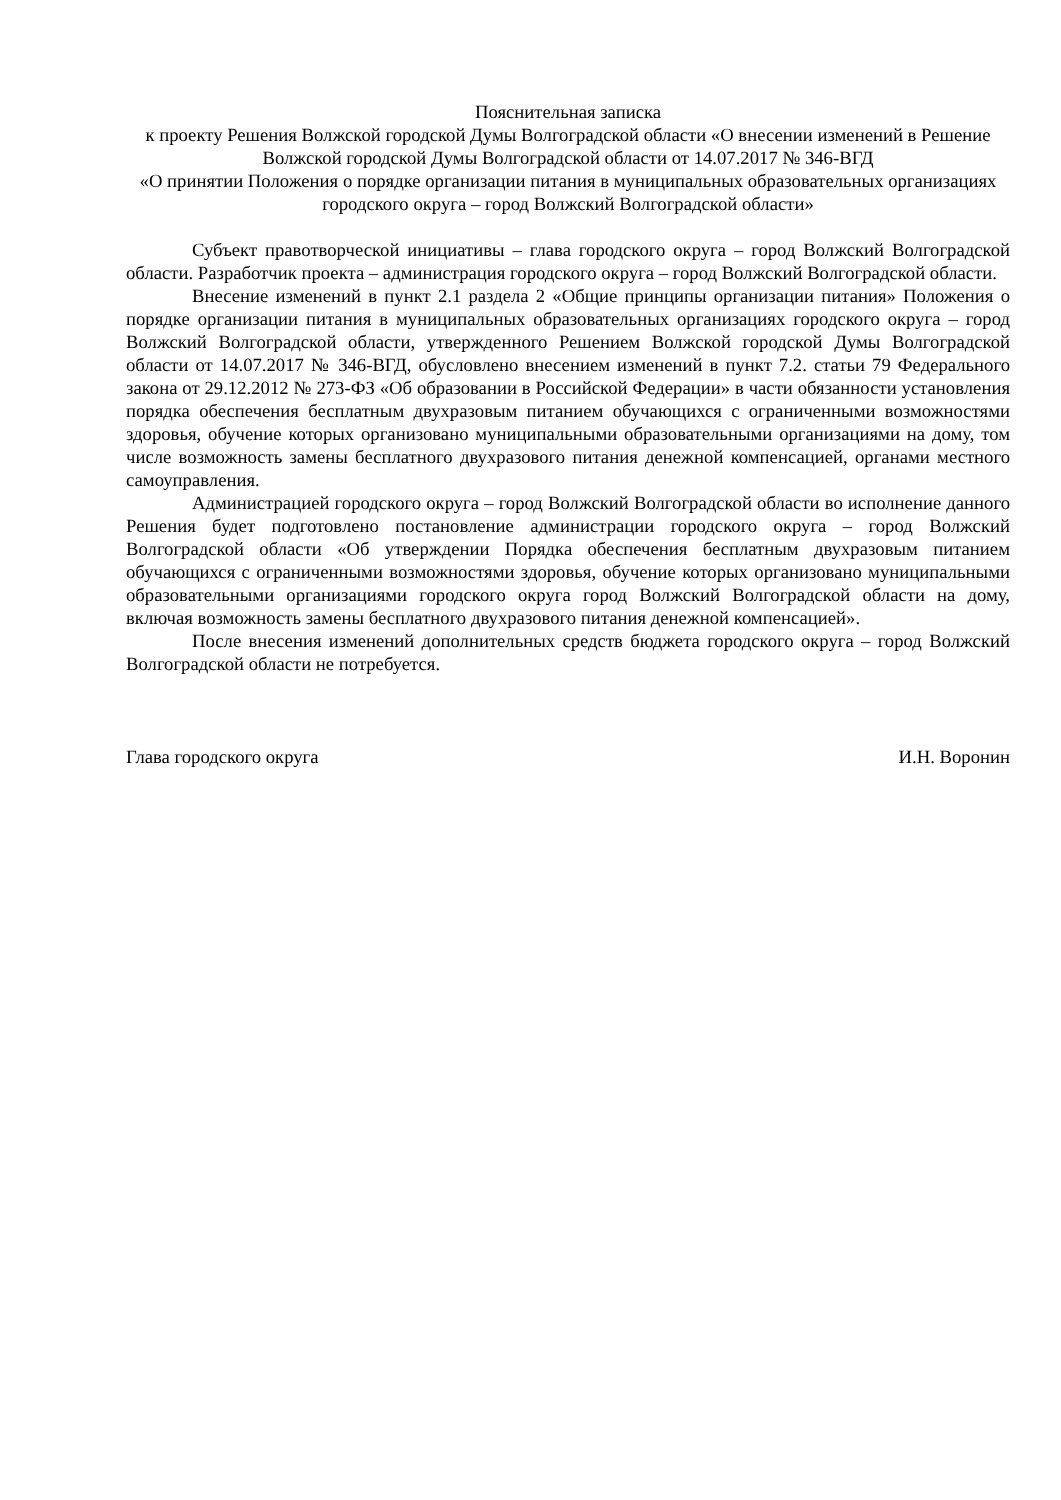Пояснительная записка
к проекту Решения Волжской городской Думы Волгоградской области «О внесении изменений в Решение Волжской городской Думы Волгоградской области от 14.07.2017 № 346-ВГД
«О принятии Положения о порядке организации питания в муниципальных образовательных организациях городского округа – город Волжский Волгоградской области»
Субъект правотворческой инициативы – глава городского округа – город Волжский Волгоградской области. Разработчик проекта – администрация городского округа – город Волжский Волгоградской области.
Внесение изменений в пункт 2.1 раздела 2 «Общие принципы организации питания» Положения о порядке организации питания в муниципальных образовательных организациях городского округа – город Волжский Волгоградской области, утвержденного Решением Волжской городской Думы Волгоградской области от 14.07.2017 № 346-ВГД, обусловлено внесением изменений в пункт 7.2. статьи 79 Федерального закона от 29.12.2012 № 273-ФЗ «Об образовании в Российской Федерации» в части обязанности установления порядка обеспечения бесплатным двухразовым питанием обучающихся с ограниченными возможностями здоровья, обучение которых организовано муниципальными образовательными организациями на дому, том числе возможность замены бесплатного двухразового питания денежной компенсацией, органами местного самоуправления.
Администрацией городского округа – город Волжский Волгоградской области во исполнение данного Решения будет подготовлено постановление администрации городского округа – город Волжский Волгоградской области «Об утверждении Порядка обеспечения бесплатным двухразовым питанием обучающихся с ограниченными возможностями здоровья, обучение которых организовано муниципальными образовательными организациями городского округа город Волжский Волгоградской области на дому, включая возможность замены бесплатного двухразового питания денежной компенсацией».
После внесения изменений дополнительных средств бюджета городского округа – город Волжский Волгоградской области не потребуется.
Глава городского округа И.Н. Воронин